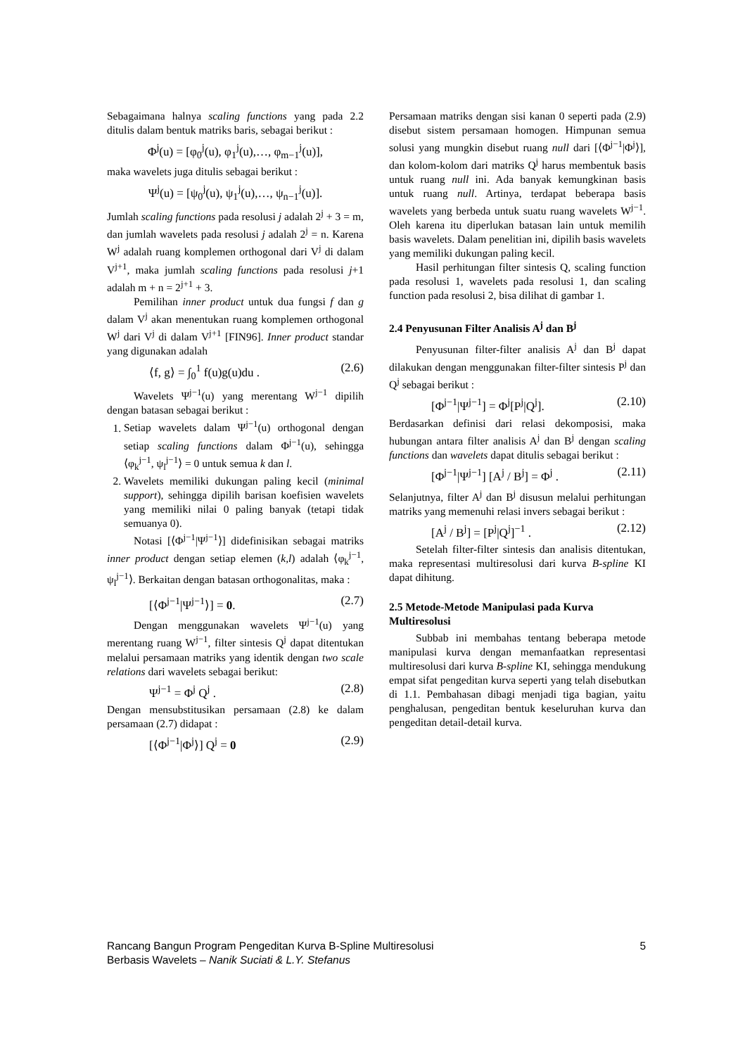Sebagaimana halnya scaling functions yang pada 2.2 ditulis dalam bentuk matriks baris, sebagai berikut :
Φ<sup>j</sup>(u) = [φ<sub>0</sub><sup>j</sup>(u), φ<sub>1</sub><sup>j</sup>(u),…, φ<sub>m−1</sub><sup>j</sup>(u)],
maka wavelets juga ditulis sebagai berikut :
Ψ<sup>j</sup>(u) = [ψ<sub>0</sub><sup>j</sup>(u), ψ<sub>1</sub><sup>j</sup>(u),…, ψ<sub>n−1</sub><sup>j</sup>(u)].
Jumlah scaling functions pada resolusi j adalah 2<sup>j</sup> + 3 = m, dan jumlah wavelets pada resolusi j adalah 2<sup>j</sup> = n. Karena W<sup>j</sup> adalah ruang komplemen orthogonal dari V<sup>j</sup> di dalam V<sup>j+1</sup>, maka jumlah scaling functions pada resolusi j+1 adalah m + n = 2<sup>j+1</sup> + 3.
Pemilihan inner product untuk dua fungsi f dan g dalam V<sup>j</sup> akan menentukan ruang komplemen orthogonal W<sup>j</sup> dari V<sup>j</sup> di dalam V<sup>j+1</sup> [FIN96]. Inner product standar yang digunakan adalah
⟨f, g⟩ = ∫<sub>0</sub><sup>1</sup> f(u)g(u)du . (2.6)
Wavelets Ψ<sup>j−1</sup>(u) yang merentang W<sup>j−1</sup> dipilih dengan batasan sebagai berikut :
1. Setiap wavelets dalam Ψ<sup>j−1</sup>(u) orthogonal dengan setiap scaling functions dalam Φ<sup>j−1</sup>(u), sehingga ⟨φ<sub>k</sub><sup>j−1</sup>, ψ<sub>l</sub><sup>j−1</sup>⟩ = 0 untuk semua k dan l.
2. Wavelets memiliki dukungan paling kecil (minimal support), sehingga dipilih barisan koefisien wavelets yang memiliki nilai 0 paling banyak (tetapi tidak semuanya 0).
Notasi [⟨Φ<sup>j−1</sup>|Ψ<sup>j−1</sup>⟩] didefinisikan sebagai matriks inner product dengan setiap elemen (k,l) adalah ⟨φ<sub>k</sub><sup>j−1</sup>, ψ<sub>l</sub><sup>j−1</sup>⟩. Berkaitan dengan batasan orthogonalitas, maka :
[⟨Φ<sup>j−1</sup>|Ψ<sup>j−1</sup>⟩] = 0. (2.7)
Dengan menggunakan wavelets Ψ<sup>j−1</sup>(u) yang merentang ruang W<sup>j−1</sup>, filter sintesis Q<sup>j</sup> dapat ditentukan melalui persamaan matriks yang identik dengan two scale relations dari wavelets sebagai berikut:
Ψ<sup>j−1</sup> = Φ<sup>j</sup> Q<sup>j</sup> . (2.8)
Dengan mensubstitusikan persamaan (2.8) ke dalam persamaan (2.7) didapat :
[⟨Φ<sup>j−1</sup>|Φ<sup>j</sup>⟩] Q<sup>j</sup> = 0 (2.9)
Persamaan matriks dengan sisi kanan 0 seperti pada (2.9) disebut sistem persamaan homogen. Himpunan semua solusi yang mungkin disebut ruang null dari [⟨Φ<sup>j−1</sup>|Φ<sup>j</sup>⟩], dan kolom-kolom dari matriks Q<sup>j</sup> harus membentuk basis untuk ruang null ini. Ada banyak kemungkinan basis untuk ruang null. Artinya, terdapat beberapa basis wavelets yang berbeda untuk suatu ruang wavelets W<sup>j−1</sup>. Oleh karena itu diperlukan batasan lain untuk memilih basis wavelets. Dalam penelitian ini, dipilih basis wavelets yang memiliki dukungan paling kecil.
Hasil perhitungan filter sintesis Q, scaling function pada resolusi 1, wavelets pada resolusi 1, dan scaling function pada resolusi 2, bisa dilihat di gambar 1.
2.4 Penyusunan Filter Analisis A<sup>j</sup> dan B<sup>j</sup>
Penyusunan filter-filter analisis A<sup>j</sup> dan B<sup>j</sup> dapat dilakukan dengan menggunakan filter-filter sintesis P<sup>j</sup> dan Q<sup>j</sup> sebagai berikut :
[Φ<sup>j−1</sup>|Ψ<sup>j−1</sup>] = Φ<sup>j</sup>[P<sup>j</sup>|Q<sup>j</sup>]. (2.10)
Berdasarkan definisi dari relasi dekomposisi, maka hubungan antara filter analisis A<sup>j</sup> dan B<sup>j</sup> dengan scaling functions dan wavelets dapat ditulis sebagai berikut :
[Φ<sup>j−1</sup>|Ψ<sup>j−1</sup>] [A<sup>j</sup> / B<sup>j</sup>] = Φ<sup>j</sup> . (2.11)
Selanjutnya, filter A<sup>j</sup> dan B<sup>j</sup> disusun melalui perhitungan matriks yang memenuhi relasi invers sebagai berikut :
[A<sup>j</sup> / B<sup>j</sup>] = [P<sup>j</sup>|Q<sup>j</sup>]<sup>−1</sup> . (2.12)
Setelah filter-filter sintesis dan analisis ditentukan, maka representasi multiresolusi dari kurva B-spline KI dapat dihitung.
2.5 Metode-Metode Manipulasi pada Kurva Multiresolusi
Subbab ini membahas tentang beberapa metode manipulasi kurva dengan memanfaatkan representasi multiresolusi dari kurva B-spline KI, sehingga mendukung empat sifat pengeditan kurva seperti yang telah disebutkan di 1.1. Pembahasan dibagi menjadi tiga bagian, yaitu penghalusan, pengeditan bentuk keseluruhan kurva dan pengeditan detail-detail kurva.
Rancang Bangun Program Pengeditan Kurva B-Spline Multiresolusi
Berbasis Wavelets – Nanik Suciati & L.Y. Stefanus
5